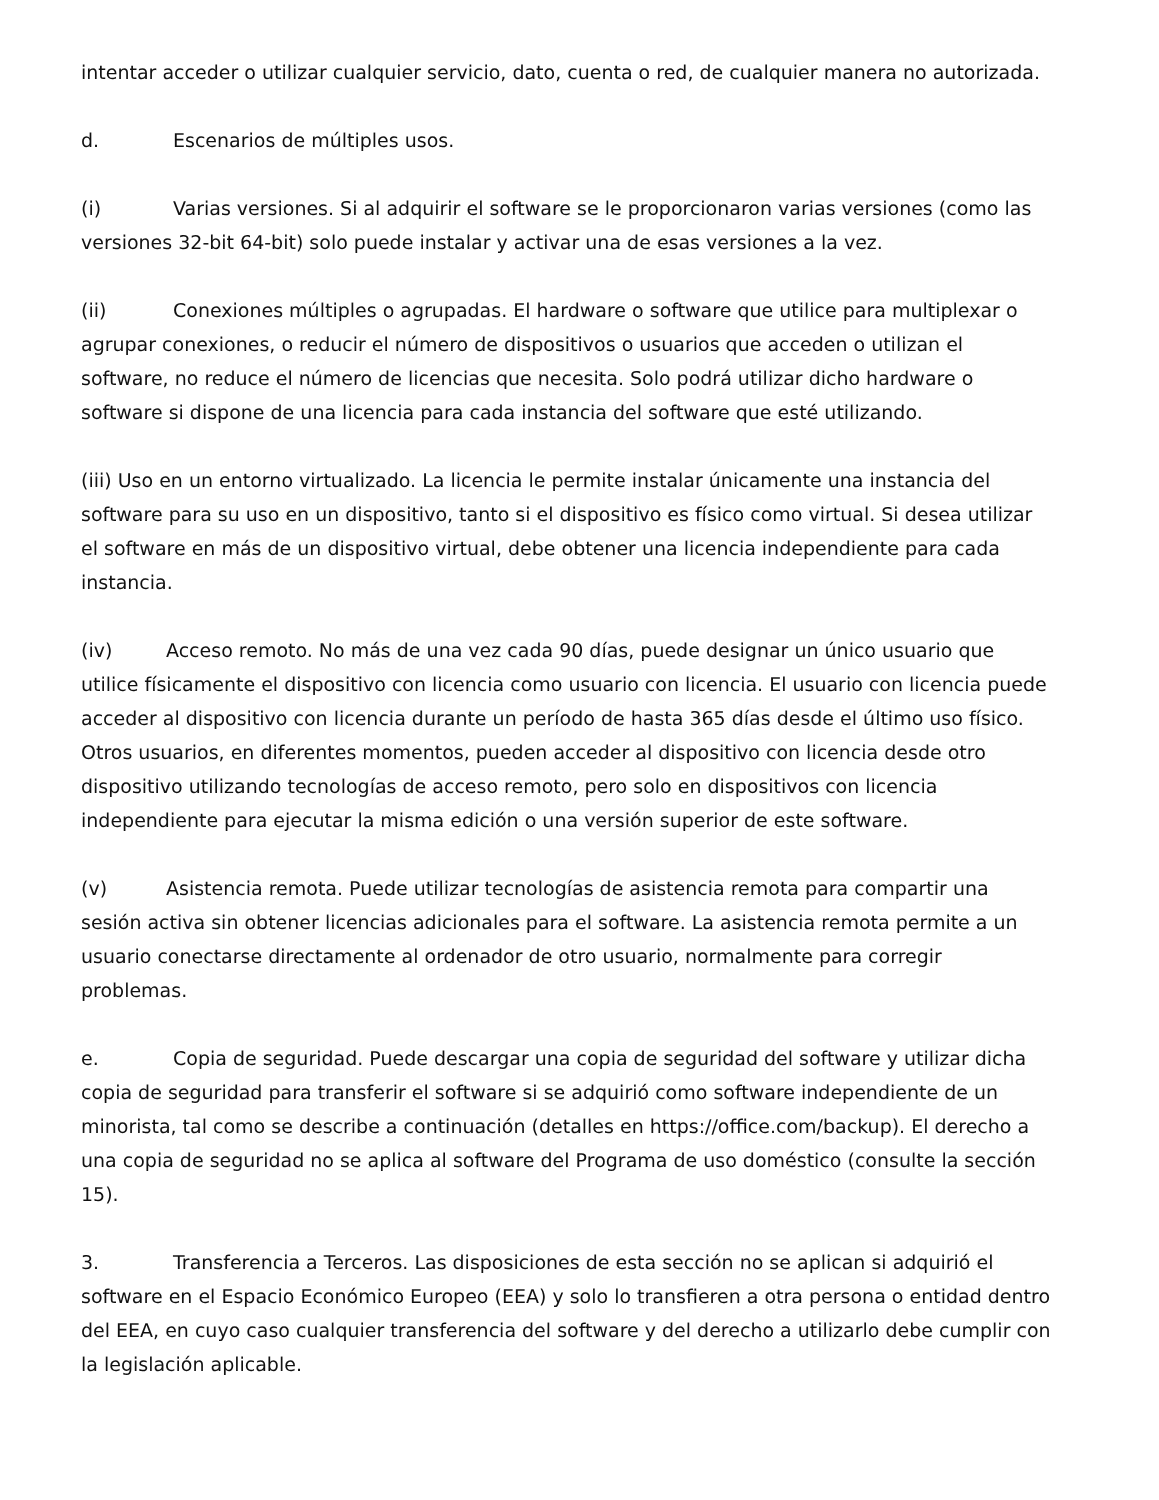intentar acceder o utilizar cualquier servicio, dato, cuenta o red, de cualquier manera no autorizada.
d. Escenarios de múltiples usos.
(i) Varias versiones. Si al adquirir el software se le proporcionaron varias versiones (como las versiones 32-bit 64-bit) solo puede instalar y activar una de esas versiones a la vez.
(ii) Conexiones múltiples o agrupadas. El hardware o software que utilice para multiplexar o agrupar conexiones, o reducir el número de dispositivos o usuarios que acceden o utilizan el software, no reduce el número de licencias que necesita. Solo podrá utilizar dicho hardware o software si dispone de una licencia para cada instancia del software que esté utilizando.
(iii) Uso en un entorno virtualizado. La licencia le permite instalar únicamente una instancia del software para su uso en un dispositivo, tanto si el dispositivo es físico como virtual. Si desea utilizar el software en más de un dispositivo virtual, debe obtener una licencia independiente para cada instancia.
(iv) Acceso remoto. No más de una vez cada 90 días, puede designar un único usuario que utilice físicamente el dispositivo con licencia como usuario con licencia. El usuario con licencia puede acceder al dispositivo con licencia durante un período de hasta 365 días desde el último uso físico. Otros usuarios, en diferentes momentos, pueden acceder al dispositivo con licencia desde otro dispositivo utilizando tecnologías de acceso remoto, pero solo en dispositivos con licencia independiente para ejecutar la misma edición o una versión superior de este software.
(v) Asistencia remota. Puede utilizar tecnologías de asistencia remota para compartir una sesión activa sin obtener licencias adicionales para el software. La asistencia remota permite a un usuario conectarse directamente al ordenador de otro usuario, normalmente para corregir problemas.
e. Copia de seguridad. Puede descargar una copia de seguridad del software y utilizar dicha copia de seguridad para transferir el software si se adquirió como software independiente de un minorista, tal como se describe a continuación (detalles en https://office.com/backup). El derecho a una copia de seguridad no se aplica al software del Programa de uso doméstico (consulte la sección 15).
3. Transferencia a Terceros. Las disposiciones de esta sección no se aplican si adquirió el software en el Espacio Económico Europeo (EEA) y solo lo transfieren a otra persona o entidad dentro del EEA, en cuyo caso cualquier transferencia del software y del derecho a utilizarlo debe cumplir con la legislación aplicable.